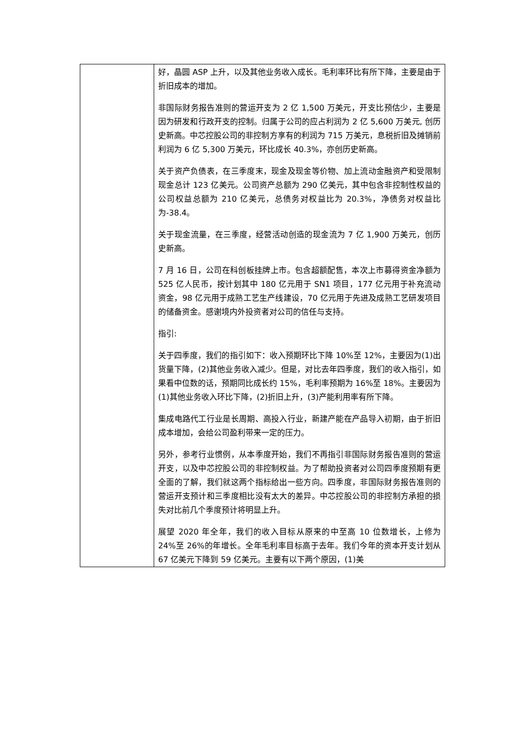| | 好，晶圆 ASP 上升，以及其他业务收入成长。毛利率环比有所下降，主要是由于折旧成本的增加。 非国际财务报告准则的营运开支为 2 亿 1,500 万美元，开支比预估少，主要是因为研发和行政开支的控制。归属于公司的应占利润为 2 亿 5,600 万美元, 创历史新高。中芯控股公司的非控制方享有的利润为 715 万美元，息税折旧及摊销前利润为 6 亿 5,300 万美元，环比成长 40.3%，亦创历史新高。 关于资产负债表，在三季度末，现金及现金等价物、加上流动金融资产和受限制现金总计 123 亿美元。公司资产总额为 290 亿美元，其中包含非控制性权益的公司权益总额为 210 亿美元，总债务对权益比为 20.3%，净债务对权益比为-38.4。 关于现金流量，在三季度，经营活动创造的现金流为 7 亿 1,900 万美元，创历史新高。 7 月 16 日，公司在科创板挂牌上市。包含超额配售，本次上市募得资金净额为 525 亿人民币，按计划其中 180 亿元用于 SN1 项目，177 亿元用于补充流动资金，98 亿元用于成熟工艺生产线建设，70 亿元用于先进及成熟工艺研发项目的储备资金。感谢境内外投资者对公司的信任与支持。 指引: 关于四季度，我们的指引如下：收入预期环比下降 10%至 12%，主要因为(1)出货量下降，(2)其他业务收入减少。但是，对比去年四季度，我们的收入指引，如果看中位数的话，预期同比成长约 15%，毛利率预期为 16%至 18%。主要因为(1)其他业务收入环比下降，(2)折旧上升，(3)产能利用率有所下降。 集成电路代工行业是长周期、高投入行业，新建产能在产品导入初期，由于折旧成本增加，会给公司盈利带来一定的压力。 另外，参考行业惯例，从本季度开始，我们不再指引非国际财务报告准则的营运开支，以及中芯控股公司的非控制权益。为了帮助投资者对公司四季度预期有更全面的了解，我们就这两个指标给出一些方向。四季度，非国际财务报告准则的营运开支预计和三季度相比没有太大的差异。中芯控股公司的非控制方承担的损失对比前几个季度预计将明显上升。 展望 2020 年全年，我们的收入目标从原来的中至高 10 位数增长，上修为 24%至 26%的年增长。全年毛利率目标高于去年。我们今年的资本开支计划从 67 亿美元下降到 59 亿美元。主要有以下两个原因，(1)美 |